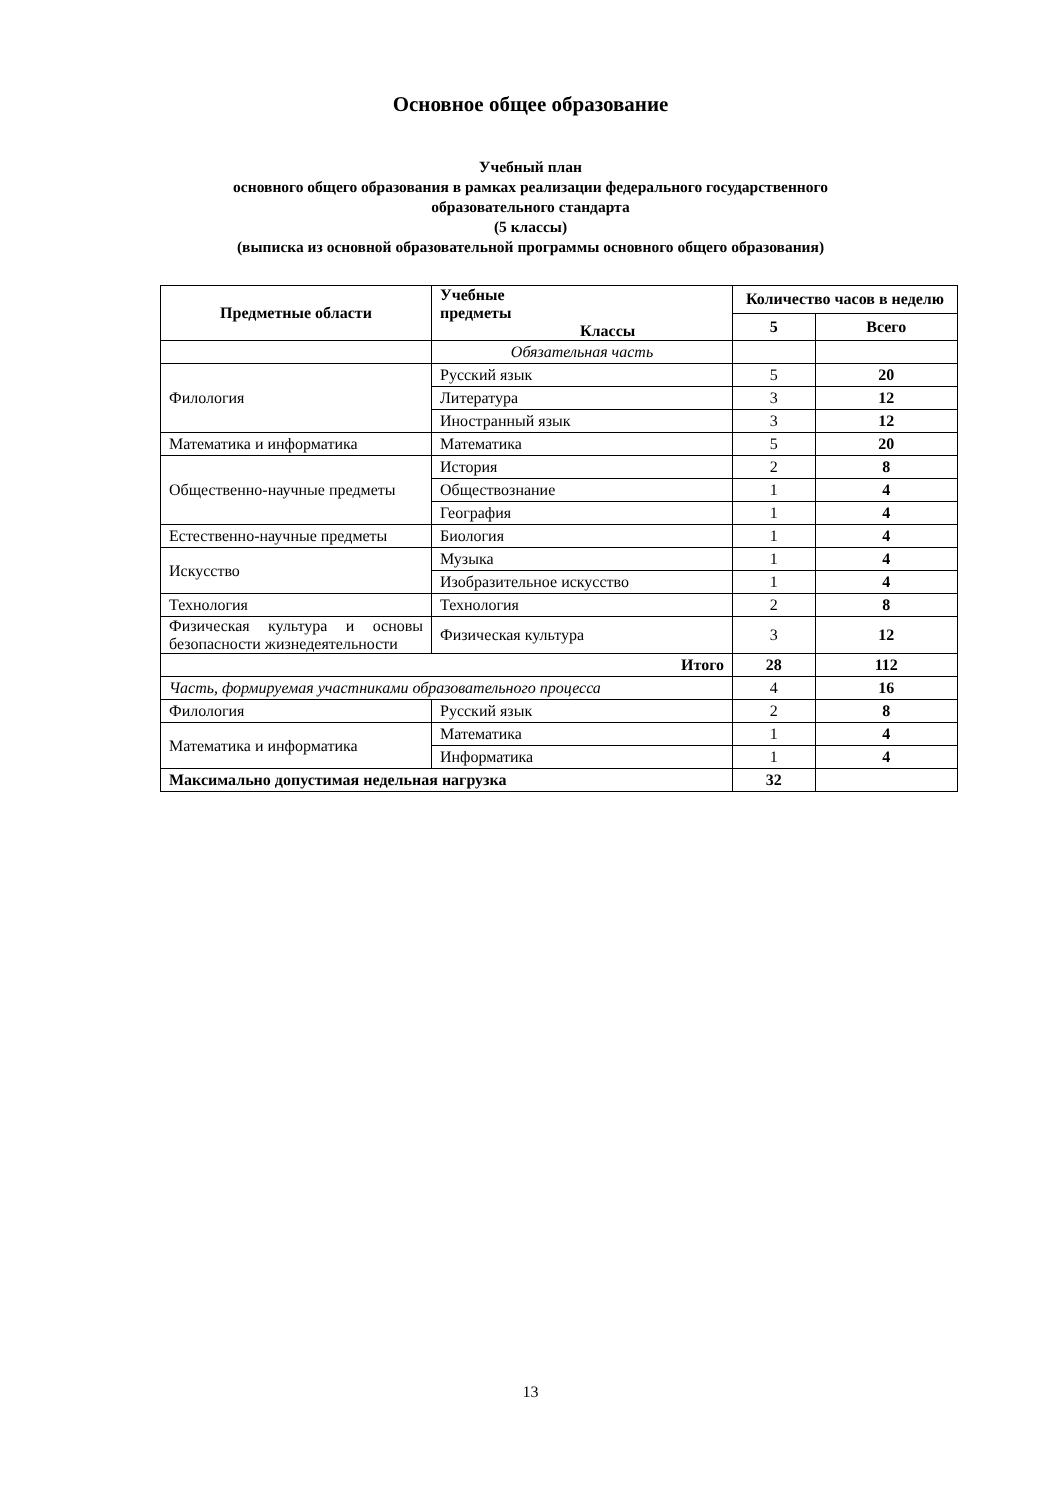Основное общее образование
Учебный план
основного общего образования в рамках реализации федерального государственного
образовательного стандарта
(5 классы)
(выписка из основной образовательной программы основного общего образования)
| Предметные области | Учебные предметы Классы | Количество часов в неделю | |
| --- | --- | --- | --- |
| | | 5 | Всего |
| | Обязательная часть | | |
| Филология | Русский язык | 5 | 20 |
| | Литература | 3 | 12 |
| | Иностранный язык | 3 | 12 |
| Математика и информатика | Математика | 5 | 20 |
| Общественно-научные предметы | История | 2 | 8 |
| | Обществознание | 1 | 4 |
| | География | 1 | 4 |
| Естественно-научные предметы | Биология | 1 | 4 |
| Искусство | Музыка | 1 | 4 |
| | Изобразительное искусство | 1 | 4 |
| Технология | Технология | 2 | 8 |
| Физическая культура и основы безопасности жизнедеятельности | Физическая культура | 3 | 12 |
| Итого | | 28 | 112 |
| Часть, формируемая участниками образовательного процесса | | 4 | 16 |
| Филология | Русский язык | 2 | 8 |
| Математика и информатика | Математика | 1 | 4 |
| | Информатика | 1 | 4 |
| Максимально допустимая недельная нагрузка | | 32 | |
13